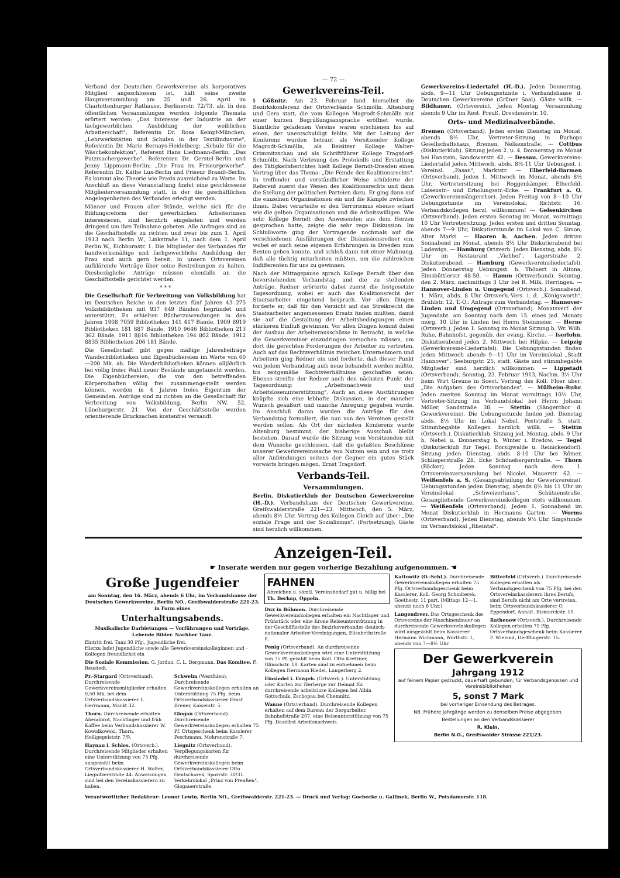— 72 —
Verband der Deutschen Gewerkvereine als korporatives Mitglied angeschlossen ist, hält seine zweite Hauptversammlung am 25. und 26. April im Charlottenburger Rathause, Berlinerstr. 72/73. ab. In den öffentlichen Versammlungen werden folgende Themata erörtert werden: „Das Interesse der Industrie an der fachgewerblichen Ausbildung der weiblichen Arbeiterschaft", Referentin Dr. Rosa Kempf-München; „Lehrwerkstätten und Schulen in der Textilindustrie", Referentin Dr. Marie Bernays-Heidelberg; „Schule für die Wäschekonfektion", Referent Hans Liedmann-Berlin; „Das Putzmachergewerbe", Referenten Dr. Gerstel-Berlin und Jenny Lippmann-Berlin; „Die Frau im Friseurgewerbe". Referentin Dr. Käthe Lux-Berlin und Friseur Brandt-Berlin. Es kommt also Theorie wie Praxis ausreichend zu Worte. Im Anschluß an diese Veranstaltung findet eine geschlossene Mitgliederversammlung statt, in der die geschäftlichen Angelegenheiten des Verbandes erledigt werden.
Männer und Frauen aller Stände, welche sich für die Bildungsreform der gewerblichen Arbeiterinnen interessieren, sind herzlich eingeladen und werden dringend um ihre Teilnahme gebeten. Alle Anfragen sind an die Geschäftsstelle zu richten und zwar bis zum 1. April 1913 nach Berlin W., Linkstraße 11, nach dem 1. April Berlin W., Eichhornstr. 1. Die Mitglieder des Verbandes für handwerksmäßige und fachgewerbliche Ausbildung der Frau sind auch gern bereit, in unsern Ortsvereinen aufklärende Vorträge über seine Bestrebungen zu halten. Diesbezügliche Anträge müssen ebenfalls an die Geschäftsstelle gerichtet werden.
* * *
Die Gesellschaft für Verbreitung von Volksbildung hat im Deutschen Reiche in den letzten fünf Jahren 43 275 Volksbibliotheken mit 937 649 Bänden begründet und unterstützt. Es erhielten Bücherzuwendungen in den Jahren 1908 7059 Bibliotheken 141 417 Bände, 1909 8919 Bibliotheken 181 887 Bände, 1910 9646 Bibliotheken 213 362 Bände, 1911 8816 Bibliotheken 194 802 Bände, 1912 8835 Bibliotheken 206 181 Bände.
Die Gesellschaft gibt gegen mäßige Jahresbeiträge Wanderbibliotheken und Eigenbüchereien im Werte von 60—200 Mk. ab. Die Wanderbibliotheken können alljährlich bei völlig freier Wahl neuer Bestände umgetauscht werden. Die Eigenbüchereien, die von den betreffenden Körperschaften völlig frei zusammengestellt werden können, werden in 4 Jahren freies Eigentum der Gemeinden. Anträge sind zu richten an die Gesellschaft für Verbreitung von Volksbildung, Berlin NW. 52, Lüneburgerstr. 21. Von der Geschäftsstelle werden orientierende Drucksachen kostenfrei versandt.
Gewerkvereins-Teil.
§ Gößnitz. Am 23. Februar fand hierselbst die Bezirkskonferenz der Ortsverbände Schmölln, Altenburg und Gera statt, die vom Kollegen Magrodt-Schmölln mit einer kurzen Begrüßungsansprache eröffnet wurde. Sämtliche geladenen Vereine waren erschienen bis auf einen, der unentschuldigt fehlte. Mit der Leitung der Konferenz wurden betraut als Vorsitzender Kollege Magrodt-Schmölln, als Beisitzer Kollege Walter-Crimmitzschau und als Schriftführer Kollege Tragsdorf-Schmölln. Nach Verlesung des Protokolls und Erstattung des Tätigkeitsberichtes hielt Kollege Berndt-Dresden einen Vortrag über das Thema: „Die Feinde des Koalitionsrechts". In treffender und verständlicher Weise schilderte der Referent zuerst das Wesen des Koalitionsrechts und dann die Stellung der politischen Parteien dazu. Er ging dann auf die einzelnen Organisationen ein und die Kämpfe zwischen ihnen. Dabei verurteilte er den Terrorismus ebenso scharf wie die gelben Organisationen und die Arbeitswilligen. Wie sehr Kollege Berndt den Anwesenden aus dem Herzen gesprochen hatte, zeigte die sehr rege Diskussion. Im Schlußworte ging der Vortragende nochmals auf die verschiedenen Ausführungen der Diskussionsredner ein, wobei er auch seine eigenen Erfahrungen in Dresden zum Besten geben konnte, und schloß dann mit einer Mahnung, daß alle tüchtig mitarbeiten müßten, um die zahlreichen Indifferenten für uns zu gewinnen.
Nach der Mittagspause sprach Kollege Berndt über den bevorstehenden Verbandstag und die zu stellenden Anträge. Redner erörterte dabei zuerst die festgesetzte Tagesordnung, wobei er auch das Koalitionsrecht der Staatsarbeiter eingehend besprach. Vor allen Dingen forderte er, daß für den Verzicht auf das Streikrecht die Staatsarbeiter angemessenen Ersatz finden müßten, damit sie auf die Gestaltung der Arbeitsbedingungen einen stärkeren Einfluß gewinnen. Vor allen Dingen kommt dabei der Ausbau der Arbeiterausschüsse in Betracht, in welche die Gewerkvereiner einzudringen versuchen müssen, um dort die gerechten Forderungen der Arbeiter zu vertreten. Auch auf das Rechtsverhältnis zwischen Unternehmern und Arbeitern ging Redner ein und forderte, daß dieser Punkt von jedem Verbandstag aufs neue behandelt werden müßte, bis zeitgemäße Rechtsverhältnisse geschaffen seien. Ebenso streifte der Redner auch den nächsten Punkt der Tagesordnung: „Arbeitsnachweis und Arbeitslosenunterstützung". Auch an diese Ausführungen knüpfte sich eine lebhafte Diskussion, in der mancher Wunsch geäußert und manche Anregung gegeben wurde. Im Anschluß daran wurden die Anträge für den Verbandstag formuliert, die nun von den Vereinen gestellt werden sollen. Als Ort der nächsten Konferenz wurde Altenburg bestimmt; der bisherige Ausschuß bleibt bestehen. Darauf wurde die Sitzung vom Vorsitzenden mit dem Wunsche geschlossen, daß die gefaßten Beschlüsse unserer Gewerkvereinssache von Nutzen sein und sie trotz aller Anfeindungen seitens der Gegner ein gutes Stück vorwärts bringen mögen. Ernst Tragsdorf.
Verbands-Teil.
Versammlungen.
Berlin. Diskutierklub der Deutschen Gewerkvereine (H.-D.). Verbandshaus der Deutschen Gewerkvereine, Greifswalderstraße 221—23. Mittwoch, den 5. März, abends 8½ Uhr, Vortrag des Kollegen Gleich auf über: „Die soziale Frage und der Sozialismus". (Fortsetzung). Gäste sind herzlich willkommen.
Gewerkvereins-Liedertafel (H.-D.). Jeden Donnerstag, abds. 9—11 Uhr Uebungsstunde i. Verbandshause d. Deutschen Gewerkvereine (Grüner Saal). Gäste willk. — Bildhauer. (Ortsverein). Jeden Montag, Versammlung abends 9 Uhr im Rest. Preuß, Dresdenerstr. 10.
Orts- und Medizinalverbände.
Bremen (Ortsverband). Jeden ersten Dienstag im Monat, abends 8½ Uhr, Vertreter-Sitzung in Burhops Gesellschaftshaus, Bremen, Nelkenstraße. — Cottbus (Diskutierklub). Sitzung jeden 2. u. 4. Donnerstag im Monat bei Hanstein, Sandowerstr. 42. — Dessau. Gewerkvereins-Liedertafel jeden Mittwoch, abds. 8½-11 Uhr Uebungsst. i. Vereinsl. „Fasan", Marktstr. — Elberfeld-Barmen (Ortsverband). Jeden 1. Mittwoch im Monat, abends 8½ Uhr, Vertretersitzung bei Roggenkämper, Elberfeld, Luisenstr.- und Erholungsstr.-Ecke. — Frankfurt a. O. (Gewerkvereinssängerchor). Jeden Freitag von 8—10 Uhr Uebungsstunde im Vereinslokal, Richtstr. 16. Verbandskollegen herzl. willkommen! — Gelsenkirchen (Ortsverband). Jeden ersten Sonntag im Monat, vormittags 10 Uhr Vertretersitzung. Jeden ersten und dritten Sonntag, abends 7—9 Uhr, Diskutierstunde im Lokal von C. Simon, Alter Markt. — Haaren b. Aachen. Jeden dritten Sonnabend im Monat, abends 8½ Uhr Diskutierabend bei Ludewigs. — Hamburg Ortsverb. Jeden Dienstag, abds. 8½ Uhr im Restaurant „Viehhof", Lagerstraße 2. Diskutierabend. — Hamburg (Gewerkvereinsliedertafel). Jeden Donnerstag Uebungsst. b. Thönert in Altona, Eimsbüttlerstr. 48-50. — Hamm (Ortsverband). Sonntag, den 2. März, nachmittags 3 Uhr bei R. Milk, Herringen. — Hannover-Linden u. Umgegend (Ortsverb.). Sonnabend, 1. März, abds. 8 Uhr Ortsverb.-Vers. i. d. „Königsworth", Brühlstr. 12. T.-O.: Anträge zum Verbandstag. — Hannover-Linden und Umgegend (Ortsverband). Monatsverf. der Jugendabt. am Sonntag nach dem 15. eines jed. Monats morg. 10 Uhr in Linden bei Herrn Steinmeier. — Herne (Ortsverb.). Jeden 1. Sonntag im Monat Sitzung b. Wr. Wilh. Ruhe, Bahnhofst. gegenüb. der evang. Kirche. — Iserlohn. Diskutierabend jeden 2. Mittwoch bei Hilpke. — Leipzig (Gewerkvereins-Liedertafel). Die Uebungsstunden finden jeden Mittwoch abends 9—11 Uhr im Vereinslokal „Stadt Hannover", Seeburgstr. 25, statt. Gäste und stimmbegabte Mitglieder sind herzlich willkommen. — Lippstadt (Ortsverband). Sonntag, 23. Februar 1913, Nachm. 3½ Uhr beim Wirt Greune in Soest. Vortrag des Koll. Floer über: „Die Aufgaben des Ortsverbandes". — Mülheim-Ruhr. Jeden zweiten Sonntag im Monat vormittags 10½ Uhr, Vertreter-Sitzung im Verbandslokal bei Herrn Johann Möller, Sandstraße 38. — Stettin (Sängerchor d. Gewerkvereine). Die Uebungsstunde finden jed. Dienstag abds. 8½ Uhr im Lokal Nebel, Poststraße 5, statt. Stimmbegabte Kollegen herzlich willk. — Stettin (Ortsverb.). Diskutierklub. Sitzung jed. Montag, abds. 9 Uhr b. Nebel u. Donnerstag b. Winter i. Bredow. — Tegel (Diskutierklub für Tegel, Borsigwalde u. Reinickendorf). Sitzung jeden Dienstag, abds. 8-10 Uhr bei Römer, Schlieperstraße 28, Ecke Schönebergerstraße. — Thorn (Bäcker). Jeden Sonntag nach dem 1. Ortsvereinsversammlung bei Nicolei, Mauerstr. 62. — Weißenfels a. S. (Gesangsabteilung der Gewerkvereine). Uebungsstunden jeden Dienstag, abends 8½ bis 11 Uhr im Vereinslokal „Schweizerhaus", Schützenstraße. Gesangliebende Gewerkvereinskollegen stets willkommen. — Weißenfels (Ortsverband). Jeden 1. Sonnabend im Monat Diskutierklub in Hermanns Garten. — Worms (Ortsverband). Jeden Dienstag, abends 9½ Uhr, Singstunde im Verbandslokal „Rheintal".
Anzeigen-Teil.
☛ Inserate werden nur gegen vorherige Bezahlung aufgenommen. ☚
Große Jugendfeier
am Sonntag, den 16. März, abends 6 Uhr, im Verbandshause der Deutschen Gewerkvereine, Berlin NO., Greifswalderstraße 221-23. in Form eines
Unterhaltungsabends.
Musikalische Darbietungen — Vorführungen und Vorträge. Lebende Bilder. Nachher Tanz.
Eintritt frei. Tanz 30 Pfg., Jugendliche frei.
Hierzu ladet Jugendliche sowie alle Gewerkvereinskolleginnen und -Kollegen freundlichst ein
Die Soziale Kommission. G. Jordan. C. L. Bergmann. Das Komitee. F. Reustedt.
Pr.-Stargard (Ortsverband). Durchreisende Gewerkvereinsmitglieder erhalten 0,50 Mk. bei dem Ortsverbandskassierer L. Herrmann, Markt 32.
Thorn. Durchreisende erhalten Abendbrot, Nachtlager und früh Kaffee beim Verbandskassierer W. Kowalkowski, Thorn, Heiligegeiststr. 7/9.
Haynau i. Schles. (Ortsverb.). Durchreisende Mitglieder erhalten eine Unterstützung von 75 Pfg. ausgezahlt beim Ortsverbandskassierer H. Walter, Liegnitzerstraße 44. Anweisungen sind bei den Vereinskassierern zu haben.
Schwelm (Westfalen). Durchreisende Gewerkvereinskollegen erhalten an Unterstützung 75 Pfg. beim Ortsverbandskassierer Ernst Breuer, Kaiserstr. 5.
Glogau (Ortsverband). Durchreisende Gewerkvereinskollegen erhalten 75 Pf. Ortsgeschenk beim Kassierer Peschmann, Mohrenstraße 7.
Liegnitz (Ortsverband). Verpflegungskarten für durchreisende Gewerkvereinskollegen beim Ortsverbandskassierer Otto Gentschorek, Sporrstr. 30/31. Verkehrslokal „Prinz von Preußen", Glogauerstraße.
FAHNEN
Abzeichen u. sämtl. Vereinsbedarf gut u. billig bei
Th. Berkop, Oppeln.
Dux in Böhmen. Durchreisende Gewerkvereinskollegen erhalten ein Nachtlager und Frühstück oder eine Krone Reiseunterstützung in der Geschäftsstelle des Bezirksverbandes deutsch-nationaler Arbeiter-Vereinigungen, Elisabethstraße 8.
Penig (Ortsverband). An durchreisende Gewerkvereinskollegen wird eine Unterstützung von 75 Pf. gezahlt beim Koll. Otto Kretzner, Glinschstr. 18. Karten sind zu entnehmen beim Kollegen Hermann Riedel, Langerberg 2.
Einsiedel i. Erzgeb. (Ortsverb.). Unterstützung oder Karten zur Herberge zur Heimat für durchreisende arbeitslose Kollegen bei Albin Gottschalk, Zschopau bei Chemnitz.
Wanne (Ortsverband). Durchreisende Kollegen erhalten auf dem Bureau der Bergarbeiter, Bahnhofstraße 207, eine Reiseunterstützung von 75 Pfg. Daselbst Arbeitsnachweis.
Kattowitz (O.-Schl.). Durchreisende Gewerkvereinskollegen erhalten 75 Pfg. Ortsverbandsgeschenk beim Kassierer, Koll. Georg Schmiterek, Goethestr. 11 part. (Mittags 12—1, abends nach 6 Uhr.)
Langendreer. Das Ortsgeschenk des Ortsvereins der Maschinenbauer an durchreisende Gewerkvereinskollegen wird ausgezahlt beim Kassierer Hermann Wichmann, Wörthstr. 1, abends von 7—8½ Uhr.
Bitterfeld (Ortsverb.). Durchreisende Kollegen erhalten als Verbandsgeschenk von 75 Pfg. bei den Ortsvereinskassierern ihres Berufs; sind Berufe nicht am Orte vertreten, beim Ortsverbandskassierer O. Eppendorf, Anhalt. Bismarckstr. 10.
Rathenow (Ortsverb.). Durchreisende Kollegen erhalten 75 Pfg. Ortsverbandsgeschenk beim Kassierer F. Wieland, Derfflingerstr. 15.
Der Gewerkverein
Jahrgang 1912
auf feinem Papier gedruckt, dauerhaft gebunden, für Verbandsgenossen und Vereinsbibliotheken
5, sonst 7 Mark
bei vorheriger Einsendung des Betrages.
NB. Frühere Jahrgänge werden zu denselben Preise abgegeben.
Bestellungen an den Verbandskassierer
R. Klein,
Berlin N.O., Greifswalder Strasse 221/23.
Verantwortlicher Redakteur: Leonor Lewin, Berlin NO., Greifswalderstr. 221-23. — Druck und Verlag: Goebecke u. Gallinek, Berlin W., Potsdamerstr. 118.